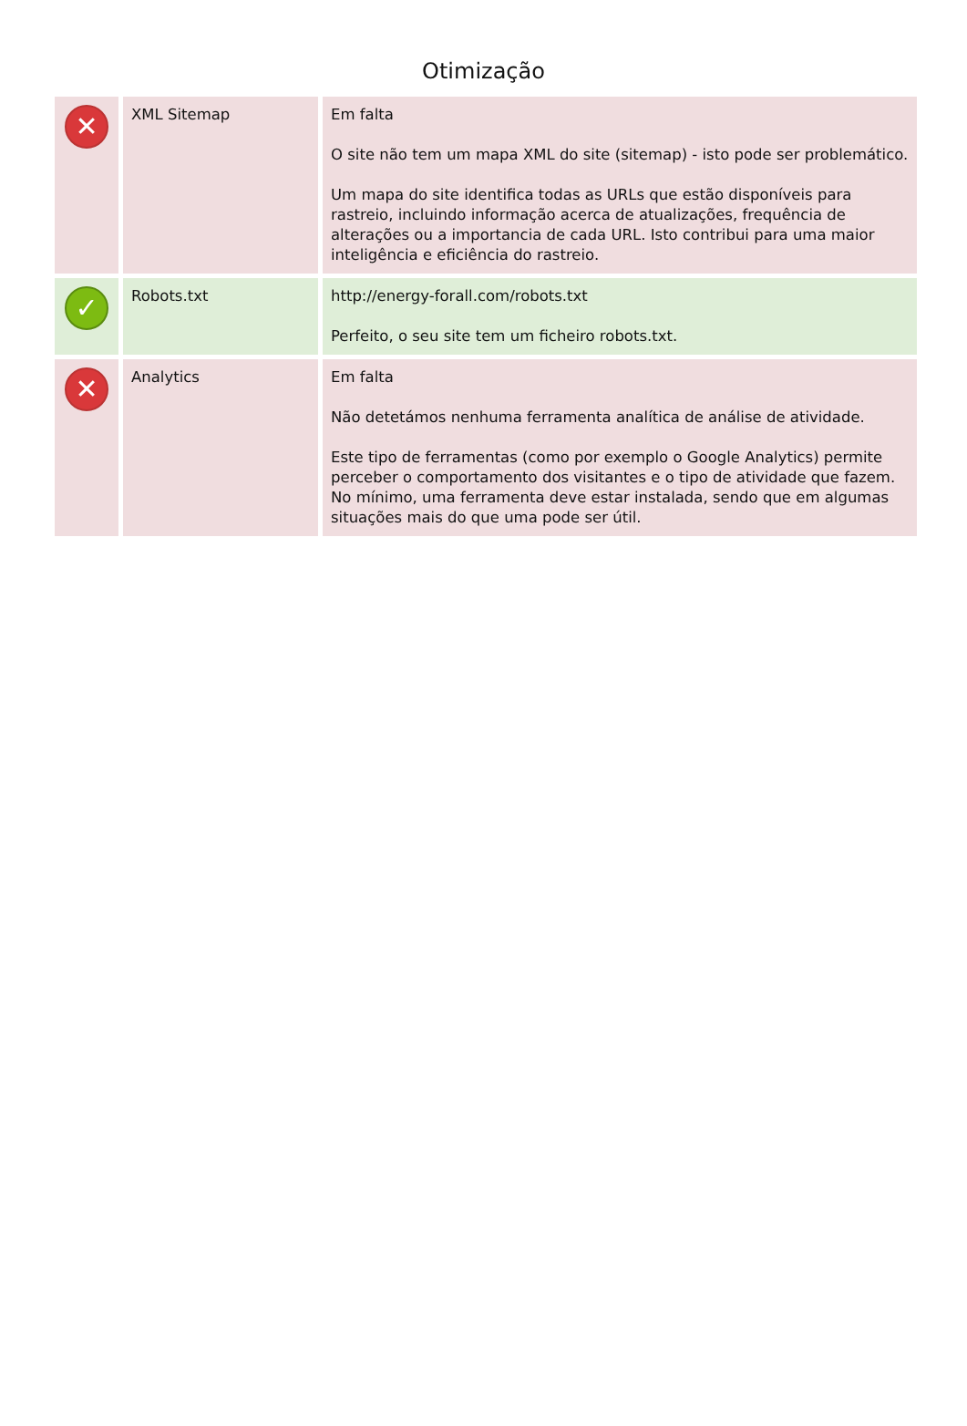Otimização
| ✕ | XML Sitemap | Em falta O site não tem um mapa XML do site (sitemap) - isto pode ser problemático. Um mapa do site identifica todas as URLs que estão disponíveis para rastreio, incluindo informação acerca de atualizações, frequência de alterações ou a importancia de cada URL. Isto contribui para uma maior inteligência e eficiência do rastreio. |
| ✓ | Robots.txt | http://energy-forall.com/robots.txt Perfeito, o seu site tem um ficheiro robots.txt. |
| ✕ | Analytics | Em falta Não detetámos nenhuma ferramenta analítica de análise de atividade. Este tipo de ferramentas (como por exemplo o Google Analytics) permite perceber o comportamento dos visitantes e o tipo de atividade que fazem. No mínimo, uma ferramenta deve estar instalada, sendo que em algumas situações mais do que uma pode ser útil. |